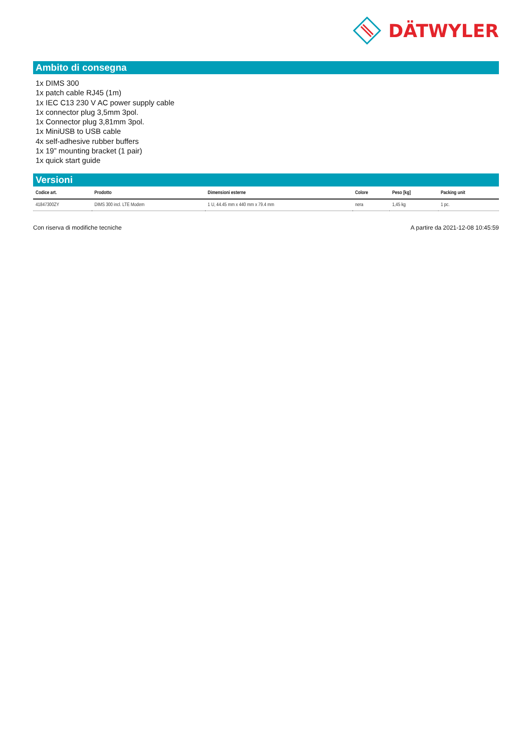DÄTWYLER
Ambito di consegna
1x DIMS 300
1x patch cable RJ45 (1m)
1x IEC C13 230 V AC power supply cable
1x connector plug 3,5mm 3pol.
1x Connector plug 3,81mm 3pol.
1x MiniUSB to USB cable
4x self-adhesive rubber buffers
1x 19” mounting bracket (1 pair)
1x quick start guide
Versioni
| Codice art. | Prodotto | Dimensioni esterne | Colore | Peso [kg] | Packing unit |
| --- | --- | --- | --- | --- | --- |
| 41847300ZY | DIMS 300 incl. LTE Modem | 1 U, 44.45 mm x 440 mm x 79.4 mm | nera | 1,45 kg | 1 pc. |
Con riserva di modifiche tecniche A partire da 2021-12-08 10:45:59